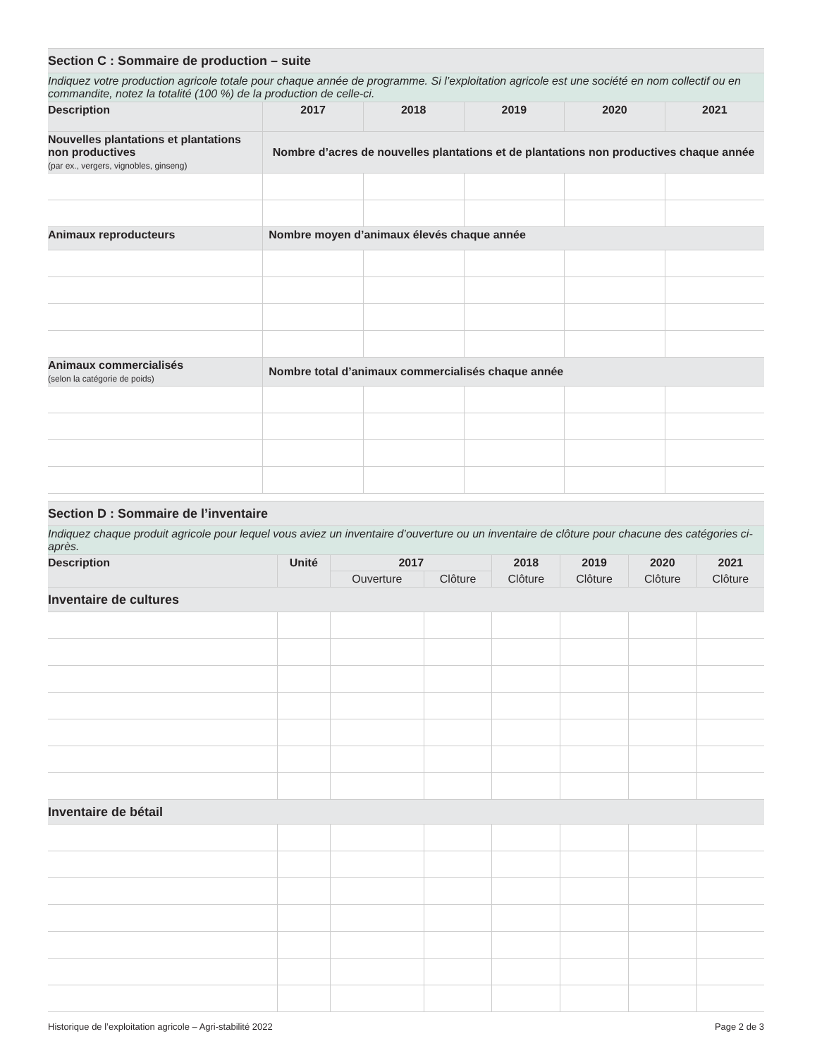| Section C : Sommaire de production – suite | | | | | |
| Indiquez votre production agricole totale pour chaque année de programme. Si l’exploitation agricole est une société en nom collectif ou en commandite, notez la totalité (100 %) de la production de celle-ci. | | | | | |
| Description | 2017 | 2018 | 2019 | 2020 | 2021 |
| Nouvelles plantations et plantations non productives (par ex., vergers, vignobles, ginseng) | Nombre d’acres de nouvelles plantations et de plantations non productives chaque année | | | | |
| Animaux reproducteurs | Nombre moyen d’animaux élevés chaque année | | | | |
| Animaux commercialisés (selon la catégorie de poids) | Nombre total d’animaux commercialisés chaque année | | | | |
| Section D : Sommaire de l’inventaire | | | | | | | |
| Indiquez chaque produit agricole pour lequel vous aviez un inventaire d’ouverture ou un inventaire de clôture pour chacune des catégories ci-après. | | | | | | | |
| Description | Unité | 2017 | | 2018 | 2019 | 2020 | 2021 |
| | | Ouverture | Clôture | Clôture | Clôture | Clôture | Clôture |
| Inventaire de cultures | | | | | | | |
| Inventaire de bétail | | | | | | | |
Historique de l’exploitation agricole – Agri-stabilité 2022 Page 2 de 3